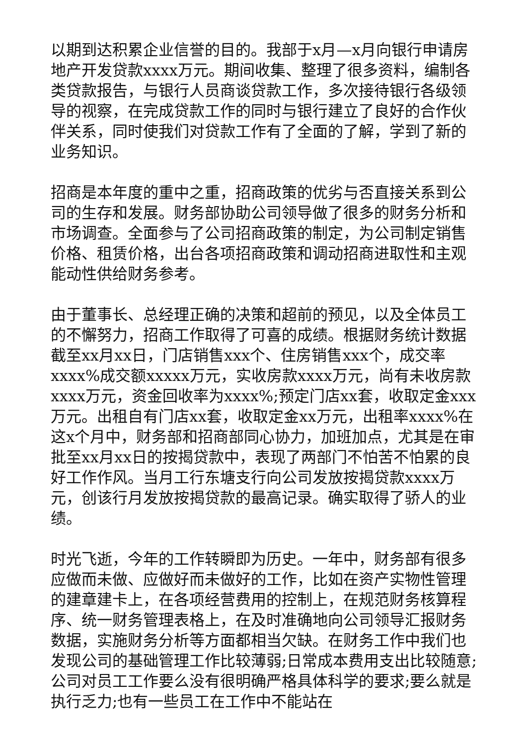以期到达积累企业信誉的目的。我部于x月—x月向银行申请房地产开发贷款xxxx万元。期间收集、整理了很多资料，编制各类贷款报告，与银行人员商谈贷款工作，多次接待银行各级领导的视察，在完成贷款工作的同时与银行建立了良好的合作伙伴关系，同时使我们对贷款工作有了全面的了解，学到了新的业务知识。
招商是本年度的重中之重，招商政策的优劣与否直接关系到公司的生存和发展。财务部协助公司领导做了很多的财务分析和市场调查。全面参与了公司招商政策的制定，为公司制定销售价格、租赁价格，出台各项招商政策和调动招商进取性和主观能动性供给财务参考。
由于董事长、总经理正确的决策和超前的预见，以及全体员工的不懈努力，招商工作取得了可喜的成绩。根据财务统计数据截至xx月xx日，门店销售xxx个、住房销售xxx个，成交率xxxx%成交额xxxxx万元，实收房款xxxx万元，尚有未收房款xxxx万元，资金回收率为xxxx%;预定门店xx套，收取定金xxx万元。出租自有门店xx套，收取定金xx万元，出租率xxxx%在这x个月中，财务部和招商部同心协力，加班加点，尤其是在审批至xx月xx日的按揭贷款中，表现了两部门不怕苦不怕累的良好工作作风。当月工行东塘支行向公司发放按揭贷款xxxx万元，创该行月发放按揭贷款的最高记录。确实取得了骄人的业绩。
时光飞逝，今年的工作转瞬即为历史。一年中，财务部有很多应做而未做、应做好而未做好的工作，比如在资产实物性管理的建章建卡上，在各项经营费用的控制上，在规范财务核算程序、统一财务管理表格上，在及时准确地向公司领导汇报财务数据，实施财务分析等方面都相当欠缺。在财务工作中我们也发现公司的基础管理工作比较薄弱;日常成本费用支出比较随意;公司对员工工作要么没有很明确严格具体科学的要求;要么就是执行乏力;也有一些员工在工作中不能站在